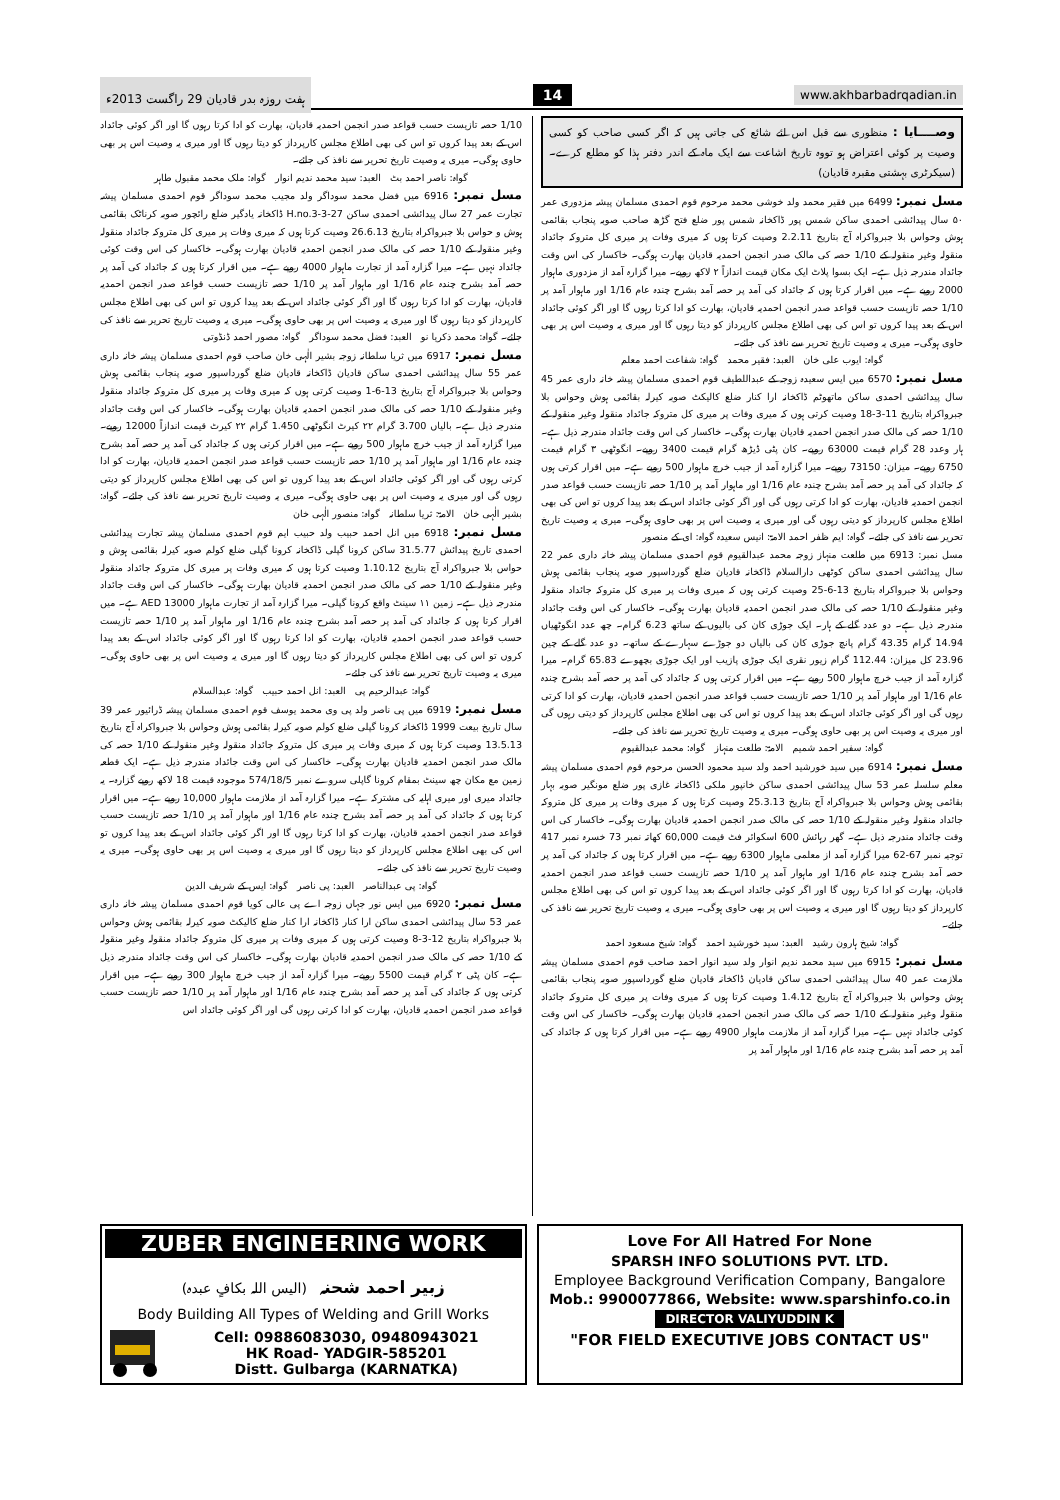ہفت روزہ بدر قادیان 29 راگست 2013ء 14 www.akhbarbadrqadian.in
وصــــایا : منظوری سے قبل اس لئے شائع کی جاتی ہیں کہ اگر کسی صاحب کو کسی وصیت پر کوئی اعتراض ہو تووہ تاریخ اشاعت سے ایک ماہ کے اندر دفتر ہذا کو مطلع کرے۔ (سیکرٹری بہشتی مقبرہ قادیان)
مسل نمبر: 6499 میں فقیر محمد ولد خوشی محمد مرحوم قوم احمدی مسلمان پیشہ مزدوری عمر ۵۰ سال پیدائشی احمدی ساکن شمس پور ڈاکخانہ شمس پور ضلع فتح گڑھ صاحب صوبہ پنجاب بقائمی ہوش وحواس بلا جبرواکراہ آج بتاریخ 2.2.11 وصیت کرتا ہوں کہ میری وفات پر میری کل متروکہ جائداد منقولہ وغیر منقولہ کے 1/10 حصہ کی مالک صدر انجمن احمدیہ قادیان بھارت ہوگی۔ خاکسار کی اس وقت جائداد مندرجہ ذیل ہے۔ ایک بسوا پلاٹ ایک مکان قیمت اندازاً ۲ لاکھ روپے۔ میرا گزارہ آمد از مزدوری ماہوار 2000 روپے ہے۔ میں اقرار کرتا ہوں کہ جائداد کی آمد پر حصہ آمد بشرح چندہ عام 1/16 اور ماہوار آمد پر 1/10 حصہ تازیست حسب قواعد صدر انجمن احمدیہ قادیان، بھارت کو ادا کرتا رہوں گا اور اگر کوئی جائداد اس کے بعد پیدا کروں تو اس کی بھی اطلاع مجلس کارپرداز کو دیتا رہوں گا اور میری یہ وصیت اس پر بھی حاوی ہوگی۔ میری یہ وصیت تاریخ تحریر سے نافذ کی جائے۔
گواہ: ایوب علی خان العبد: فقیر محمد گواہ: شفاعت احمد معلم
مسل نمبر: 6570 میں ایس سعیدہ زوجہ کے عبداللطیف قوم احمدی مسلمان پیشہ خانہ داری عمر 45 سال پیدائشی احمدی ساکن ماتھوٹم ڈاکخانہ ارا کنار ضلع کالیکٹ صوبہ کیرلہ بقائمی ہوش وحواس بلا جبرواکراہ بتاریخ 11-3-18 وصیت کرتی ہوں کہ میری وفات پر میری کل متروکہ جائداد منقولہ وغیر منقولہ کے 1/10 حصہ کی مالک صدر انجمن احمدیہ قادیان بھارت ہوگی۔ خاکسار کی اس وقت جائداد مندرجہ ذیل ہے۔ ہار وعدد 28 گرام قیمت 63000 روپے۔ کان پٹی ڈیڑھ گرام قیمت 3400 روپے۔ انگوٹھی ۳ گرام قیمت 6750 روپے۔ میزان: 73150 روپے۔ میرا گزارہ آمد از جیب خرچ ماہوار 500 روپے ہے۔ میں اقرار کرتی ہوں کہ جائداد کی آمد پر حصہ آمد بشرح چندہ عام 1/16 اور ماہوار آمد پر 1/10 حصہ تازیست حسب قواعد صدر انجمن احمدیہ قادیان، بھارت کو ادا کرتی رہوں گی اور اگر کوئی جائداد اس کے بعد پیدا کروں تو اس کی بھی اطلاع مجلس کارپرداز کو دیتی رہوں گی اور میری یہ وصیت اس پر بھی حاوی ہوگی۔ میری یہ وصیت تاریخ تحریر سے نافذ کی جائے۔ گواہ: ایم ظفر احمد الامۃ: انیس سعیدہ گواہ: ای کے منصور
مسل نمبر: 6913 میں طلعت منہاز زوجہ محمد عبدالقیوم قوم احمدی مسلمان پیشہ خانہ داری عمر 22 سال پیدائشی احمدی ساکن کوٹھی دارالسلام ڈاکخانہ قادیان ضلع گورداسپور صوبہ پنجاب بقائمی ہوش وحواس بلا جبرواکراہ بتاریخ 13-6-25 وصیت کرتی ہوں کہ میری وفات پر میری کل متروکہ جائداد منقولہ وغیر منقولہ کے 1/10 حصہ کی مالک صدر انجمن احمدیہ قادیان بھارت ہوگی۔ خاکسار کی اس وقت جائداد مندرجہ ذیل ہے۔ دو عدد گلے کے ہار۔ ایک جوڑی کان کی بالیوں کے ساتھ 6.23 گرام۔ چھ عدد انگوٹھیاں 14.94 گرام 43.35 گرام پانچ جوڑی کان کی بالیاں دو جوڑے سہارے کے ساتھ۔ دو عدد گلے کے چین 23.96 کل میزان: 112.44 گرام زیور نقری ایک جوڑی پازیب اور ایک جوڑی بچھوے 65.83 گرام۔ میرا گزارہ آمد از جیب خرچ ماہوار 500 روپے ہے۔ میں اقرار کرتی ہوں کہ جائداد کی آمد پر حصہ آمد بشرح چندہ عام 1/16 اور ماہوار آمد پر 1/10 حصہ تازیست حسب قواعد صدر انجمن احمدیہ قادیان، بھارت کو ادا کرتی رہوں گی اور اگر کوئی جائداد اس کے بعد پیدا کروں تو اس کی بھی اطلاع مجلس کارپرداز کو دیتی رہوں گی اور میری یہ وصیت اس پر بھی حاوی ہوگی۔ میری یہ وصیت تاریخ تحریر سے نافذ کی جائے۔
گواہ: سفیر احمد شمیم الامۃ: طلعت منہاز گواہ: محمد عبدالقیوم
مسل نمبر: 6914 میں سید خورشید احمد ولد سید محمود الحسن مرحوم قوم احمدی مسلمان پیشہ معلم سلسلہ عمر 53 سال پیدائشی احمدی ساکن خانپور ملکی ڈاکخانہ غازی پور ضلع مونگیر صوبہ بہار بقائمی ہوش وحواس بلا جبرواکراہ آج بتاریخ 25.3.13 وصیت کرتا ہوں کہ میری وفات پر میری کل متروکہ جائداد منقولہ وغیر منقولہ کے 1/10 حصہ کی مالک صدر انجمن احمدیہ قادیان بھارت ہوگی۔ خاکسار کی اس وقت جائداد مندرجہ ذیل ہے۔ گھر رہائش 600 اسکوائر فٹ قیمت 60,000 کھاتہ نمبر 73 خسرہ نمبر 417 توجیہ نمبر 67-62 میرا گزارہ آمد از معلمی ماہوار 6300 روپے ہے۔ میں اقرار کرتا ہوں کہ جائداد کی آمد پر حصہ آمد بشرح چندہ عام 1/16 اور ماہوار آمد پر 1/10 حصہ تازیست حسب قواعد صدر انجمن احمدیہ قادیان، بھارت کو ادا کرتا رہوں گا اور اگر کوئی جائداد اس کے بعد پیدا کروں تو اس کی بھی اطلاع مجلس کارپرداز کو دیتا رہوں گا اور میری یہ وصیت اس پر بھی حاوی ہوگی۔ میری یہ وصیت تاریخ تحریر سے نافذ کی جائے۔
گواہ: شیخ ہارون رشید العبد: سید خورشید احمد گواہ: شیخ مسعود احمد
مسل نمبر: 6915 میں سید محمد ندیم انوار ولد سید انوار احمد صاحب قوم احمدی مسلمان پیشہ ملازمت عمر 40 سال پیدائشی احمدی ساکن قادیان ڈاکخانہ قادیان ضلع گورداسپور صوبہ پنجاب بقائمی ہوش وحواس بلا جبرواکراہ آج بتاریخ 1.4.12 وصیت کرتا ہوں کہ میری وفات پر میری کل متروکہ جائداد منقولہ وغیر منقولہ کے 1/10 حصہ کی مالک صدر انجمن احمدیہ قادیان بھارت ہوگی۔ خاکسار کی اس وقت کوئی جائداد نہیں ہے۔ میرا گزارہ آمد از ملازمت ماہوار 4900 روپے ہے۔ میں اقرار کرتا ہوں کہ جائداد کی آمد پر حصہ آمد بشرح چندہ عام 1/16 اور ماہوار آمد پر
1/10 حصہ تازیست حسب قواعد صدر انجمن احمدیہ قادیان، بھارت کو ادا کرتا رہوں گا اور اگر کوئی جائداد اس کے بعد پیدا کروں تو اس کی بھی اطلاع مجلس کارپرداز کو دیتا رہوں گا اور میری یہ وصیت اس پر بھی حاوی ہوگی۔ میری یہ وصیت تاریخ تحریر سے نافذ کی جائے۔
گواہ: ناصر احمد بٹ العبد: سید محمد ندیم انوار گواہ: ملک محمد مقبول طاہر
مسل نمبر: 6916 میں فضل محمد سوداگر ولد مجیب محمد سوداگر قوم احمدی مسلمان پیشہ تجارت عمر 27 سال پیدائشی احمدی ساکن H.no.3-3-27 ڈاکخانہ یادگیر ضلع رائچور صوبہ کرناٹک بقائمی ہوش و حواس بلا جبرواکراہ بتاریخ 26.6.13 وصیت کرتا ہوں کہ میری وفات پر میری کل متروکہ جائداد منقولہ وغیر منقولہ کے 1/10 حصہ کی مالک صدر انجمن احمدیہ قادیان بھارت ہوگی۔ خاکسار کی اس وقت کوئی جائداد نہیں ہے۔ میرا گزارہ آمد از تجارت ماہوار 4000 روپے ہے۔ میں اقرار کرتا ہوں کہ جائداد کی آمد پر حصہ آمد بشرح چندہ عام 1/16 اور ماہوار آمد پر 1/10 حصہ تازیست حسب قواعد صدر انجمن احمدیہ قادیان، بھارت کو ادا کرتا رہوں گا اور اگر کوئی جائداد اس کے بعد پیدا کروں تو اس کی بھی اطلاع مجلس کارپرداز کو دیتا رہوں گا اور میری یہ وصیت اس پر بھی حاوی ہوگی۔ میری یہ وصیت تاریخ تحریر سے نافذ کی جائے۔ گواہ: محمد ذکریا نو العبد: فضل محمد سوداگر گواہ: مصور احمد ڈنڈوتی
مسل نمبر: 6917 میں ثریا سلطانہ زوجہ بشیر الٰہی خان صاحب قوم احمدی مسلمان پیشہ خانہ داری عمر 55 سال پیدائشی احمدی ساکن قادیان ڈاکخانہ قادیان ضلع گورداسپور صوبہ پنجاب بقائمی ہوش وحواس بلا جبرواکراہ آج بتاریخ 13-6-1 وصیت کرتی ہوں کہ میری وفات پر میری کل متروکہ جائداد منقولہ وغیر منقولہ کے 1/10 حصہ کی مالک صدر انجمن احمدیہ قادیان بھارت ہوگی۔ خاکسار کی اس وقت جائداد مندرجہ ذیل ہے۔ بالیاں 3.700 گرام ۲۲ کیرٹ انگوٹھی 1.450 گرام ۲۲ کیرٹ قیمت اندازاً 12000 روپے۔ میرا گزارہ آمد از جیب خرچ ماہوار 500 روپے ہے۔ میں اقرار کرتی ہوں کہ جائداد کی آمد پر حصہ آمد بشرح چندہ عام 1/16 اور ماہوار آمد پر 1/10 حصہ تازیست حسب قواعد صدر انجمن احمدیہ قادیان، بھارت کو ادا کرتی رہوں گی اور اگر کوئی جائداد اس کے بعد پیدا کروں تو اس کی بھی اطلاع مجلس کارپرداز کو دیتی رہوں گی اور میری یہ وصیت اس پر بھی حاوی ہوگی۔ میری یہ وصیت تاریخ تحریر سے نافذ کی جائے۔ گواہ: بشیر الٰہی خان الامۃ: ثریا سلطانہ گواہ: منصور الٰہی خان
مسل نمبر: 6918 میں انل احمد حبیب ولد حبیب ایم قوم احمدی مسلمان پیشہ تجارت پیدائشی احمدی تاریخ پیدائش 31.5.77 ساکن کرونا گپلی ڈاکخانہ کرونا گپلی ضلع کولم صوبہ کیرلہ بقائمی ہوش و حواس بلا جبرواکراہ آج بتاریخ 1.10.12 وصیت کرتا ہوں کہ میری وفات پر میری کل متروکہ جائداد منقولہ وغیر منقولہ کے 1/10 حصہ کی مالک صدر انجمن احمدیہ قادیان بھارت ہوگی۔ خاکسار کی اس وقت جائداد مندرجہ ذیل ہے۔ زمین ۱۱ سینٹ واقع کرونا گپلی۔ میرا گزارہ آمد از تجارت ماہوار 13000 AED ہے۔ میں اقرار کرتا ہوں کہ جائداد کی آمد پر حصہ آمد بشرح چندہ عام 1/16 اور ماہوار آمد پر 1/10 حصہ تازیست حسب قواعد صدر انجمن احمدیہ قادیان، بھارت کو ادا کرتا رہوں گا اور اگر کوئی جائداد اس کے بعد پیدا کروں تو اس کی بھی اطلاع مجلس کارپرداز کو دیتا رہوں گا اور میری یہ وصیت اس پر بھی حاوی ہوگی۔ میری یہ وصیت تاریخ تحریر سے نافذ کی جائے۔
گواہ: عبدالرحیم پی العبد: انل احمد حبیب گواہ: عبدالسلام
مسل نمبر: 6919 میں پی ناصر ولد پی وی محمد یوسف قوم احمدی مسلمان پیشہ ڈرائیور عمر 39 سال تاریخ بیعت 1999 ڈاکخانہ کرونا گپلی ضلع کولم صوبہ کیرلہ بقائمی ہوش وحواس بلا جبرواکراہ آج بتاریخ 13.5.13 وصیت کرتا ہوں کہ میری وفات پر میری کل متروکہ جائداد منقولہ وغیر منقولہ کے 1/10 حصہ کی مالک صدر انجمن احمدیہ قادیان بھارت ہوگی۔ خاکسار کی اس وقت جائداد مندرجہ ذیل ہے۔ ایک قطعہ زمین مع مکان چھ سینٹ بمقام کرونا گاپلی سروے نمبر 574/18/5 موجودہ قیمت 18 لاکھ روپے گزارہ۔ یہ جائداد میری اور میری اہلیہ کی مشترکہ ہے۔ میرا گزارہ آمد از ملازمت ماہوار 10,000 روپے ہے۔ میں اقرار کرتا ہوں کہ جائداد کی آمد پر حصہ آمد بشرح چندہ عام 1/16 اور ماہوار آمد پر 1/10 حصہ تازیست حسب قواعد صدر انجمن احمدیہ قادیان، بھارت کو ادا کرتا رہوں گا اور اگر کوئی جائداد اس کے بعد پیدا کروں تو اس کی بھی اطلاع مجلس کارپرداز کو دیتا رہوں گا اور میری یہ وصیت اس پر بھی حاوی ہوگی۔ میری یہ وصیت تاریخ تحریر سے نافذ کی جائے۔
گواہ: پی عبدالناصر العبد: پی ناصر گواہ: ایس کے شریف الدین
مسل نمبر: 6920 میں ایس نور جہاں زوجہ اے پی عالی کویا قوم احمدی مسلمان پیشہ خانہ داری عمر 53 سال پیدائشی احمدی ساکن ارا کنار ڈاکخانہ ارا کنار ضلع کالیکٹ صوبہ کیرلہ بقائمی ہوش وحواس بلا جبرواکراہ بتاریخ 12-3-8 وصیت کرتی ہوں کہ میری وفات پر میری کل متروکہ جائداد منقولہ وغیر منقولہ کے 1/10 حصہ کی مالک صدر انجمن احمدیہ قادیان بھارت ہوگی۔ خاکسار کی اس وقت جائداد مندرجہ ذیل ہے۔ کان پٹی ۲ گرام قیمت 5500 روپے۔ میرا گزارہ آمد از جیب خرچ ماہوار 300 روپے ہے۔ میں اقرار کرتی ہوں کہ جائداد کی آمد پر حصہ آمد بشرح چندہ عام 1/16 اور ماہوار آمد پر 1/10 حصہ تازیست حسب قواعد صدر انجمن احمدیہ قادیان، بھارت کو ادا کرتی رہوں گی اور اگر کوئی جائداد اس
Love For All Hatred For None
SPARSH INFO SOLUTIONS PVT. LTD.
Employee Background Verification Company, Bangalore
Mob.: 9900077866, Website: www.sparshinfo.co.in
DIRECTOR VALIYUDDIN K
"FOR FIELD EXECUTIVE JOBS CONTACT US"
ZUBER ENGINEERING WORK
زبیر احمد شحنہ (الیس اللہ بکافٍ عبدہ)
Body Building All Types of Welding and Grill Works
Cell: 09886083030, 09480943021
HK Road- YADGIR-585201
Distt. Gulbarga (KARNATKA)